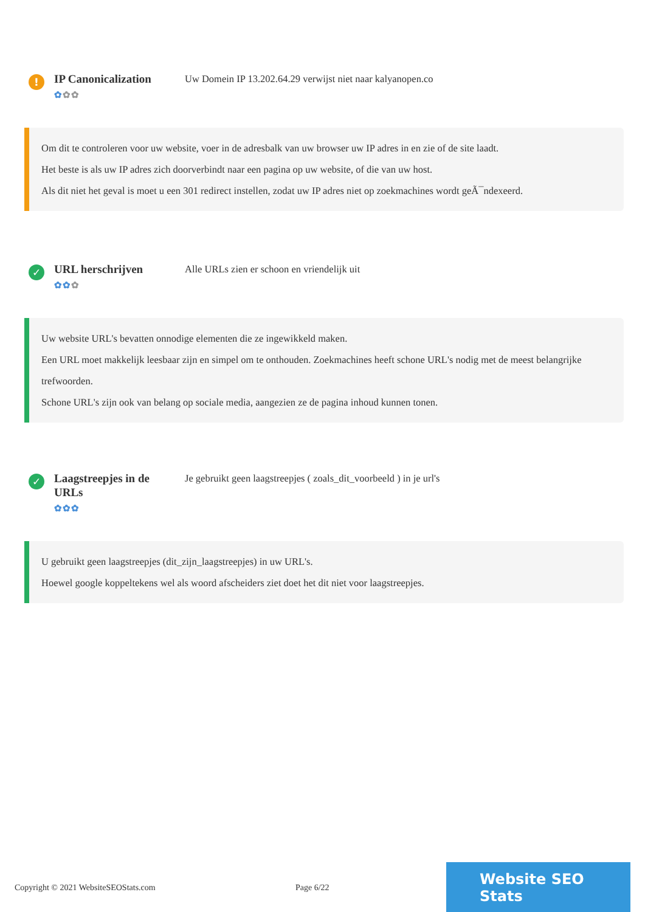!
IP Canonicalization
✿✿✿
Uw Domein IP 13.202.64.29 verwijst niet naar kalyanopen.co
Om dit te controleren voor uw website, voer in de adresbalk van uw browser uw IP adres in en zie of de site laadt.
Het beste is als uw IP adres zich doorverbindt naar een pagina op uw website, of die van uw host.
Als dit niet het geval is moet u een 301 redirect instellen, zodat uw IP adres niet op zoekmachines wordt geÃ¯ndexeerd.
✓
URL herschrijven
✿✿✿
Alle URLs zien er schoon en vriendelijk uit
Uw website URL's bevatten onnodige elementen die ze ingewikkeld maken.
Een URL moet makkelijk leesbaar zijn en simpel om te onthouden. Zoekmachines heeft schone URL's nodig met de meest belangrijke trefwoorden.
Schone URL's zijn ook van belang op sociale media, aangezien ze de pagina inhoud kunnen tonen.
✓
Laagstreepjes in de URLs
✿✿✿
Je gebruikt geen laagstreepjes ( zoals_dit_voorbeeld ) in je url's
U gebruikt geen laagstreepjes (dit_zijn_laagstreepjes) in uw URL's.
Hoewel google koppeltekens wel als woord afscheiders ziet doet het dit niet voor laagstreepjes.
Copyright © 2021 WebsiteSEOStats.com Page 6/22
Website SEO Stats